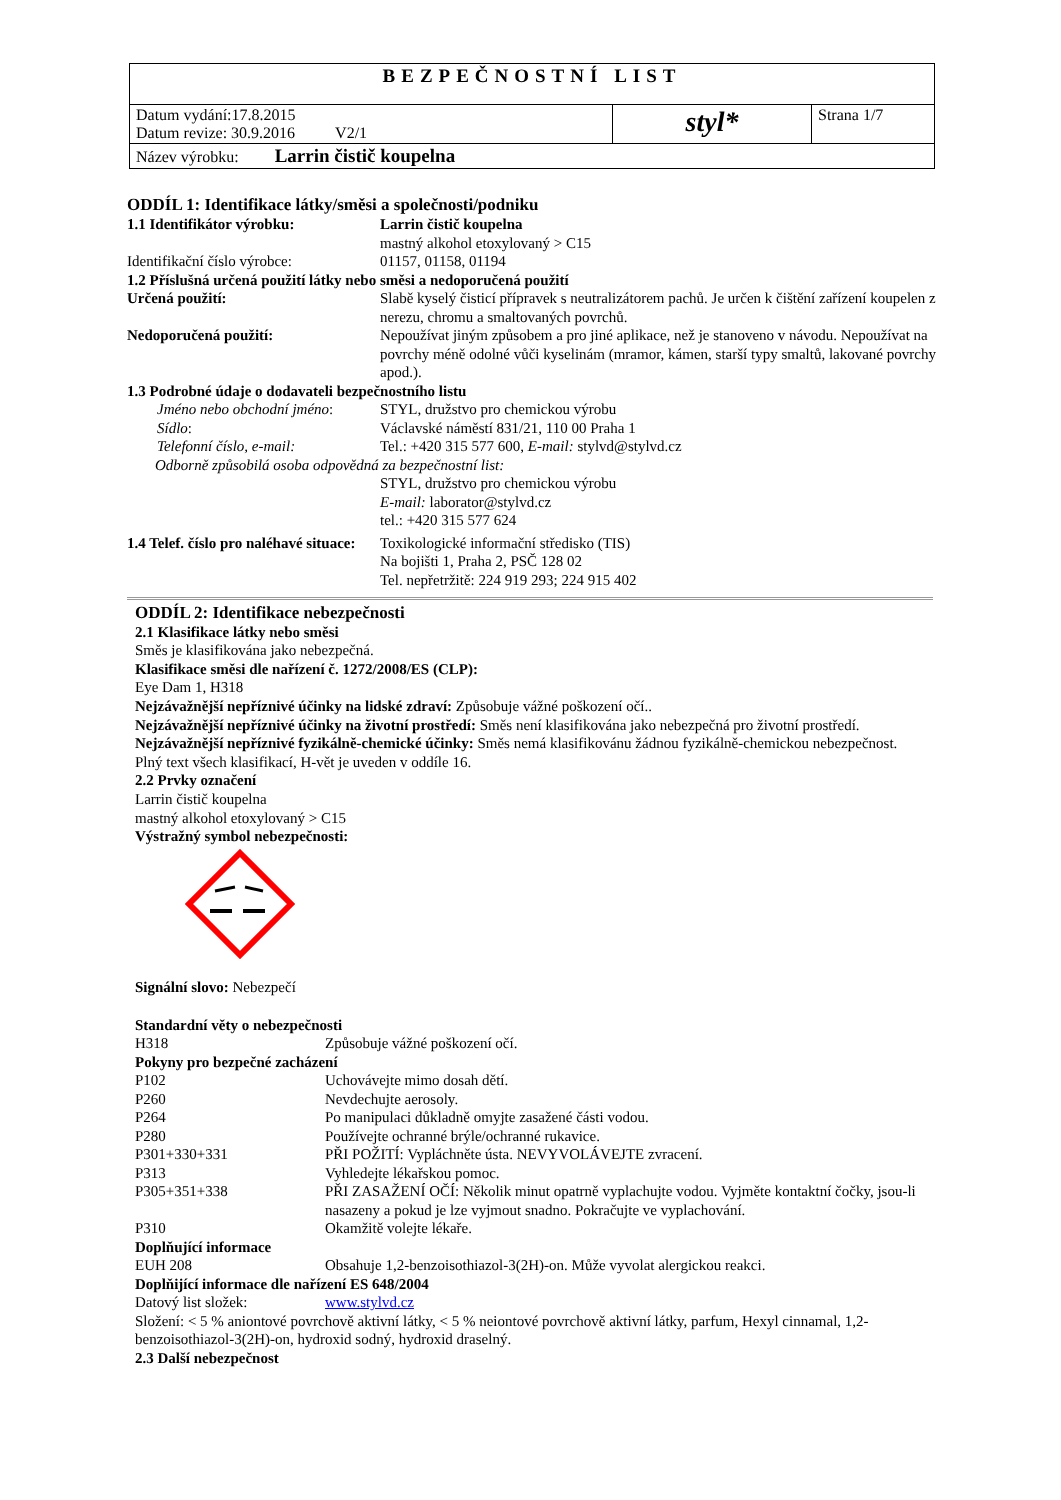| BEZPEČNOSTNÍ LIST | | |
| Datum vydání:17.8.2015 Datum revize: 30.9.2016 V2/1 | styl* | Strana 1/7 |
| Název výrobku: Larrin čistič koupelna | | |
ODDÍL 1: Identifikace látky/směsi a společnosti/podniku
| 1.1 Identifikátor výrobku: | Larrin čistič koupelna mastný alkohol etoxylovaný > C15 |
| Identifikační číslo výrobce: | 01157, 01158, 01194 |
| 1.2 Příslušná určená použití látky nebo směsi a nedoporučená použití | |
| Určená použití: | Slabě kyselý čisticí přípravek s neutralizátorem pachů. Je určen k čištění zařízení koupelen z nerezu, chromu a smaltovaných povrchů. |
| Nedoporučená použití: | Nepoužívat jiným způsobem a pro jiné aplikace, než je stanoveno v návodu. Nepoužívat na povrchy méně odolné vůči kyselinám (mramor, kámen, starší typy smaltů, lakované povrchy apod.). |
| 1.3 Podrobné údaje o dodavateli bezpečnostního listu | |
| Jméno nebo obchodní jméno : | STYL, družstvo pro chemickou výrobu |
| Sídlo : | Václavské náměstí 831/21, 110 00 Praha 1 |
| Telefonní číslo, e-mail: | Tel.: +420 315 577 600, E-mail: stylvd@stylvd.cz |
| Odborně způsobilá osoba odpovědná za bezpečnostní list: | |
| | STYL, družstvo pro chemickou výrobu E-mail: laborator@stylvd.cz tel.: +420 315 577 624 |
| 1.4 Telef. číslo pro naléhavé situace: | Toxikologické informační středisko (TIS) Na bojišti 1, Praha 2, PSČ 128 02 Tel. nepřetržitě: 224 919 293; 224 915 402 |
ODDÍL 2: Identifikace nebezpečnosti
2.1 Klasifikace látky nebo směsi
Směs je klasifikována jako nebezpečná.
Klasifikace směsi dle nařízení č. 1272/2008/ES (CLP):
Eye Dam 1, H318
Nejzávažnější nepříznivé účinky na lidské zdraví: Způsobuje vážné poškození očí..
Nejzávažnější nepříznivé účinky na životní prostředí: Směs není klasifikována jako nebezpečná pro životní prostředí.
Nejzávažnější nepříznivé fyzikálně-chemické účinky: Směs nemá klasifikovánu žádnou fyzikálně-chemickou nebezpečnost.
Plný text všech klasifikací, H-vět je uveden v oddíle 16.
2.2 Prvky označení
Larrin čistič koupelna
mastný alkohol etoxylovaný > C15
Výstražný symbol nebezpečnosti:
Signální slovo: Nebezpečí
Standardní věty o nebezpečnosti
| H318 | Způsobuje vážné poškození očí. |
| Pokyny pro bezpečné zacházení | |
| P102 | Uchovávejte mimo dosah dětí. |
| P260 | Nevdechujte aerosoly. |
| P264 | Po manipulaci důkladně omyjte zasažené části vodou. |
| P280 | Používejte ochranné brýle/ochranné rukavice. |
| P301+330+331 | PŘI POŽITÍ: Vypláchněte ústa. NEVYVOLÁVEJTE zvracení. |
| P313 | Vyhledejte lékařskou pomoc. |
| P305+351+338 | PŘI ZASAŽENÍ OČÍ: Několik minut opatrně vyplachujte vodou. Vyjměte kontaktní čočky, jsou-li nasazeny a pokud je lze vyjmout snadno. Pokračujte ve vyplachování. |
| P310 | Okamžitě volejte lékaře. |
| Doplňující informace | |
| EUH 208 | Obsahuje 1,2-benzoisothiazol-3(2H)-on. Může vyvolat alergickou reakci. |
| Doplňijící informace dle nařízení ES 648/2004 | |
| Datový list složek: | www.stylvd.cz |
Složení: < 5 % aniontové povrchově aktivní látky, < 5 % neiontové povrchově aktivní látky, parfum, Hexyl cinnamal, 1,2-benzoisothiazol-3(2H)-on, hydroxid sodný, hydroxid draselný.
2.3 Další nebezpečnost